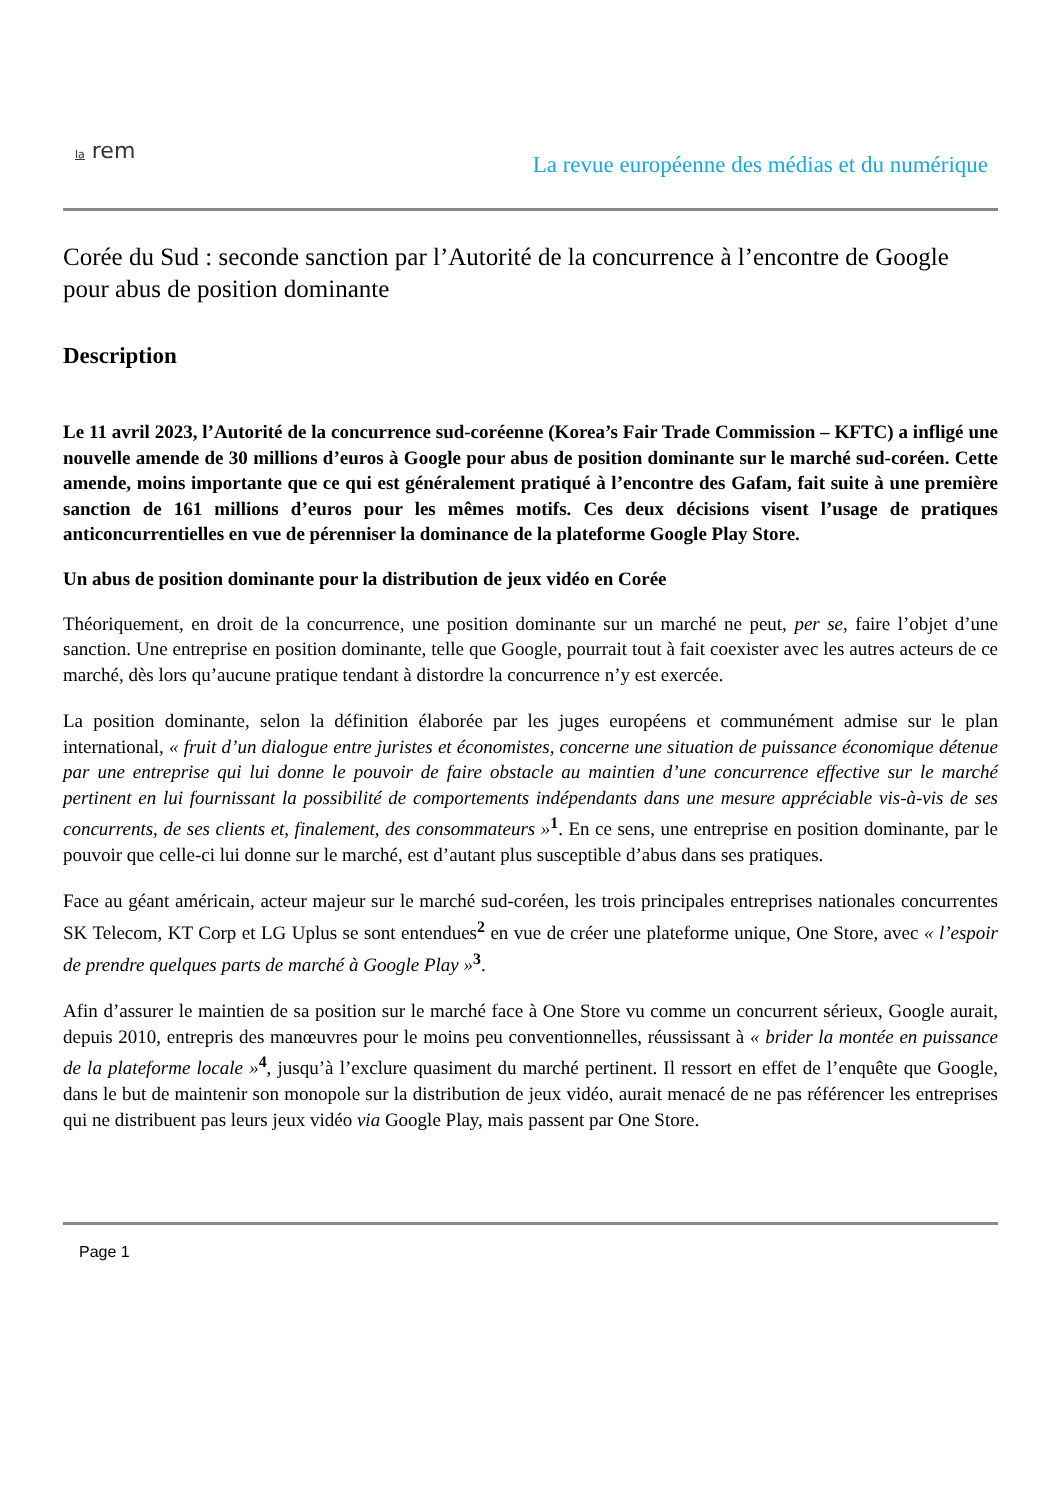la rem
La revue européenne des médias et du numérique
Corée du Sud : seconde sanction par l’Autorité de la concurrence à l’encontre de Google pour abus de position dominante
Description
Le 11 avril 2023, l’Autorité de la concurrence sud-coréenne (Korea’s Fair Trade Commission – KFTC) a infligé une nouvelle amende de 30 millions d’euros à Google pour abus de position dominante sur le marché sud-coréen. Cette amende, moins importante que ce qui est généralement pratiqué à l’encontre des Gafam, fait suite à une première sanction de 161 millions d’euros pour les mêmes motifs. Ces deux décisions visent l’usage de pratiques anticoncurrentielles en vue de pérenniser la dominance de la plateforme Google Play Store.
Un abus de position dominante pour la distribution de jeux vidéo en Corée
Théoriquement, en droit de la concurrence, une position dominante sur un marché ne peut, per se, faire l’objet d’une sanction. Une entreprise en position dominante, telle que Google, pourrait tout à fait coexister avec les autres acteurs de ce marché, dès lors qu’aucune pratique tendant à distordre la concurrence n’y est exercée.
La position dominante, selon la définition élaborée par les juges européens et communément admise sur le plan international, « fruit d’un dialogue entre juristes et économistes, concerne une situation de puissance économique détenue par une entreprise qui lui donne le pouvoir de faire obstacle au maintien d’une concurrence effective sur le marché pertinent en lui fournissant la possibilité de comportements indépendants dans une mesure appréciable vis-à-vis de ses concurrents, de ses clients et, finalement, des consommateurs »<sup>1</sup>. En ce sens, une entreprise en position dominante, par le pouvoir que celle-ci lui donne sur le marché, est d’autant plus susceptible d’abus dans ses pratiques.
Face au géant américain, acteur majeur sur le marché sud-coréen, les trois principales entreprises nationales concurrentes SK Telecom, KT Corp et LG Uplus se sont entendues<sup>2</sup> en vue de créer une plateforme unique, One Store, avec « l’espoir de prendre quelques parts de marché à Google Play »<sup>3</sup>.
Afin d’assurer le maintien de sa position sur le marché face à One Store vu comme un concurrent sérieux, Google aurait, depuis 2010, entrepris des manœuvres pour le moins peu conventionnelles, réussissant à « brider la montée en puissance de la plateforme locale »<sup>4</sup>, jusqu’à l’exclure quasiment du marché pertinent. Il ressort en effet de l’enquête que Google, dans le but de maintenir son monopole sur la distribution de jeux vidéo, aurait menacé de ne pas référencer les entreprises qui ne distribuent pas leurs jeux vidéo via Google Play, mais passent par One Store.
Page 1